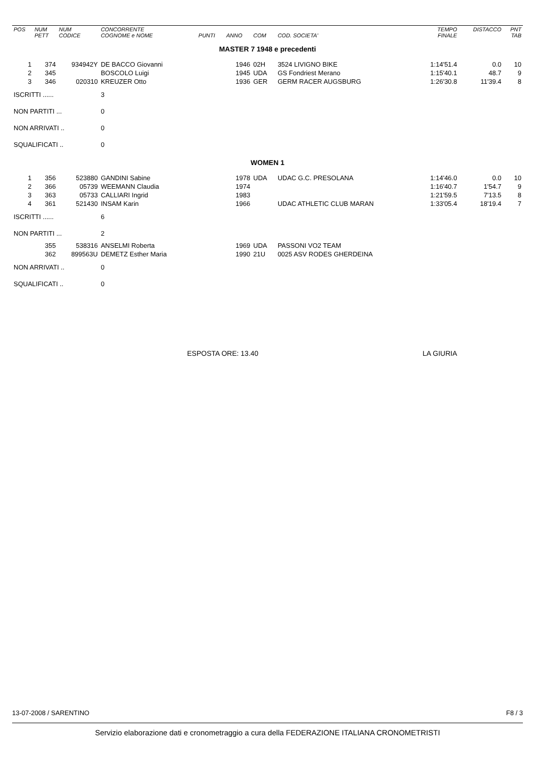| POS | NUM PETT | NUM CODICE | CONCORRENTE COGNOME e NOME | PUNTI | ANNO | COM | COD. SOCIETA' | TEMPO FINALE | DISTACCO | PNT TAB |
| --- | --- | --- | --- | --- | --- | --- | --- | --- | --- | --- |
| MASTER 7 1948 e precedenti | | | | | | | | | | |
| 1 | 374 | 934942Y | DE BACCO Giovanni | | 1946 | 02H | 3524 LIVIGNO BIKE | 1:14'51.4 | 0.0 | 10 |
| 2 | 345 | | BOSCOLO Luigi | | 1945 | UDA | GS Fondriest Merano | 1:15'40.1 | 48.7 | 9 |
| 3 | 346 | 020310 | KREUZER Otto | | 1936 | GER | GERM RACER AUGSBURG | 1:26'30.8 | 11'39.4 | 8 |
| ISCRITTI ...... | | | 3 | | | | | | | |
| NON PARTITI ... | | | 0 | | | | | | | |
| NON ARRIVATI .. | | | 0 | | | | | | | |
| SQUALIFICATI .. | | | 0 | | | | | | | |
| WOMEN 1 | | | | | | | | | | |
| 1 | 356 | 523880 | GANDINI Sabine | | 1978 | UDA | UDAC G.C. PRESOLANA | 1:14'46.0 | 0.0 | 10 |
| 2 | 366 | 05739 | WEEMANN Claudia | | 1974 | | | 1:16'40.7 | 1'54.7 | 9 |
| 3 | 363 | 05733 | CALLIARI Ingrid | | 1983 | | | 1:21'59.5 | 7'13.5 | 8 |
| 4 | 361 | 521430 | INSAM Karin | | 1966 | | UDAC ATHLETIC CLUB MARAN | 1:33'05.4 | 18'19.4 | 7 |
| ISCRITTI ...... | | | 6 | | | | | | | |
| NON PARTITI ... | | | 2 | | | | | | | |
| | 355 | 538316 | ANSELMI Roberta | | 1969 | UDA | PASSONI VO2 TEAM | | | |
| | 362 | 899563U | DEMETZ Esther Maria | | 1990 | 21U | 0025 ASV RODES GHERDEINA | | | |
| NON ARRIVATI .. | | | 0 | | | | | | | |
| SQUALIFICATI .. | | | 0 | | | | | | | |
ESPOSTA ORE: 13.40 LA GIURIA
13-07-2008 / SARENTINO F8 / 3
Servizio elaborazione dati e cronometraggio a cura della FEDERAZIONE ITALIANA CRONOMETRISTI